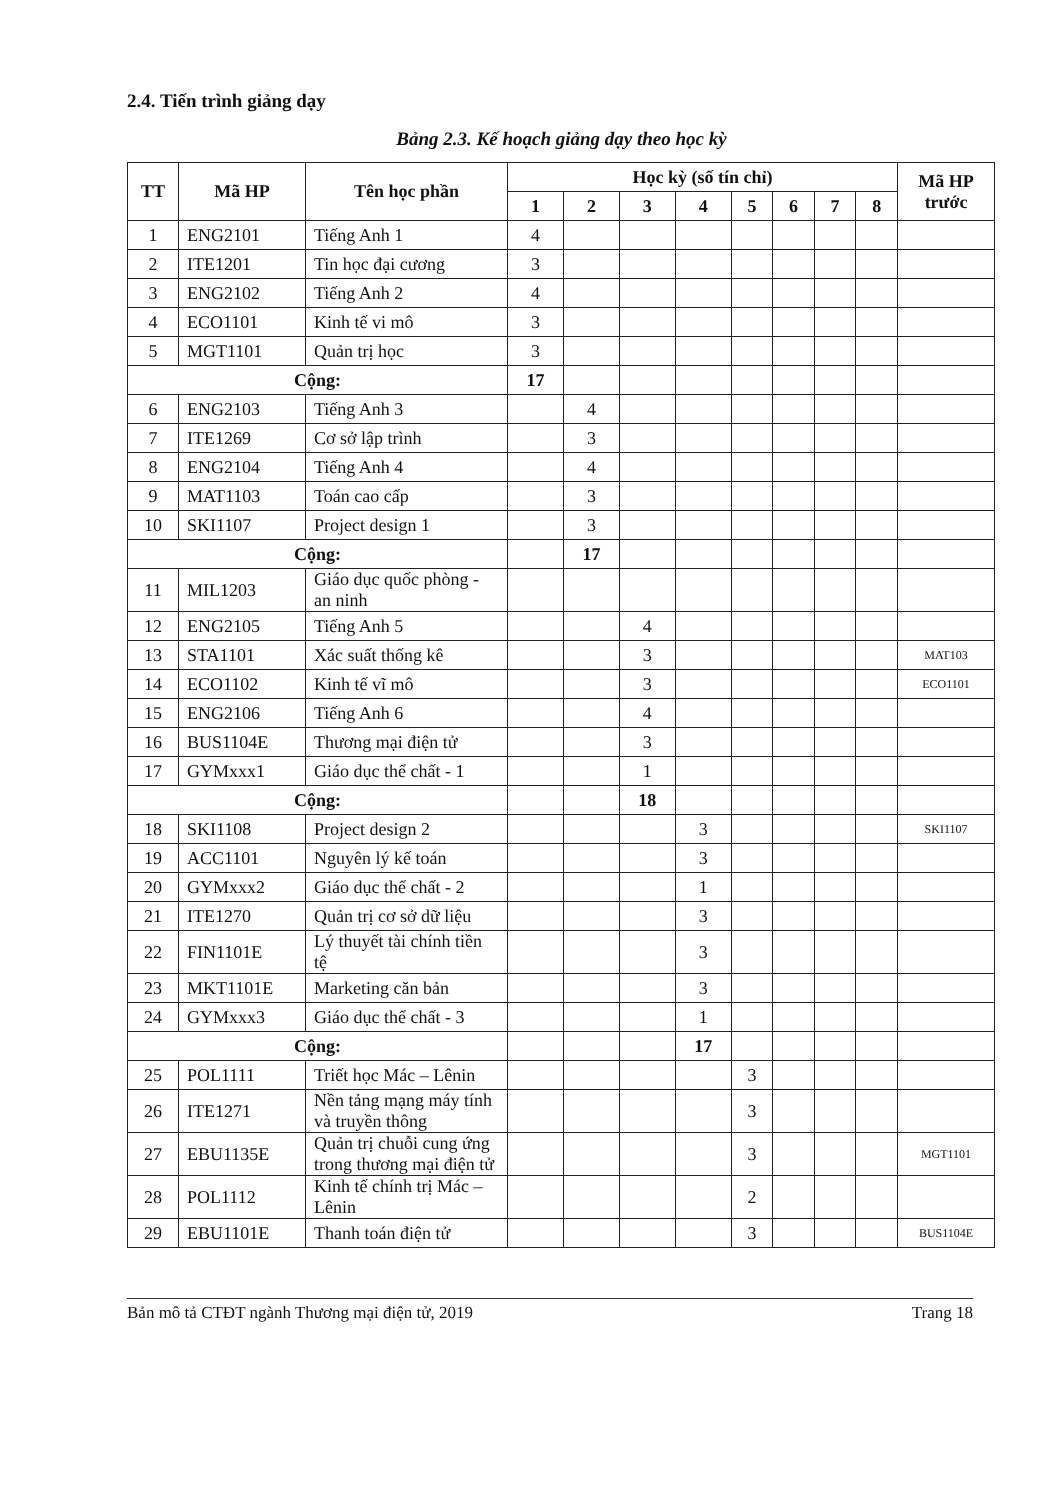2.4. Tiến trình giảng dạy
Bảng 2.3. Kế hoạch giảng dạy theo học kỳ
| TT | Mã HP | Tên học phần | Học kỳ (số tín chỉ) | | | | | | | | Mã HP trước |
| --- | --- | --- | --- | --- | --- | --- | --- | --- | --- | --- | --- |
| | | | 1 | 2 | 3 | 4 | 5 | 6 | 7 | 8 | |
| 1 | ENG2101 | Tiếng Anh 1 | 4 | | | | | | | | |
| 2 | ITE1201 | Tin học đại cương | 3 | | | | | | | | |
| 3 | ENG2102 | Tiếng Anh 2 | 4 | | | | | | | | |
| 4 | ECO1101 | Kinh tế vi mô | 3 | | | | | | | | |
| 5 | MGT1101 | Quản trị học | 3 | | | | | | | | |
| Cộng: | | | 17 | | | | | | | | |
| 6 | ENG2103 | Tiếng Anh 3 | | 4 | | | | | | | |
| 7 | ITE1269 | Cơ sở lập trình | | 3 | | | | | | | |
| 8 | ENG2104 | Tiếng Anh 4 | | 4 | | | | | | | |
| 9 | MAT1103 | Toán cao cấp | | 3 | | | | | | | |
| 10 | SKI1107 | Project design 1 | | 3 | | | | | | | |
| Cộng: | | | | 17 | | | | | | | |
| 11 | MIL1203 | Giáo dục quốc phòng - an ninh | | | | | | | | | |
| 12 | ENG2105 | Tiếng Anh 5 | | | 4 | | | | | | |
| 13 | STA1101 | Xác suất thống kê | | | 3 | | | | | | MAT103 |
| 14 | ECO1102 | Kinh tế vĩ mô | | | 3 | | | | | | ECO1101 |
| 15 | ENG2106 | Tiếng Anh 6 | | | 4 | | | | | | |
| 16 | BUS1104E | Thương mại điện tử | | | 3 | | | | | | |
| 17 | GYMxxx1 | Giáo dục thể chất - 1 | | | 1 | | | | | | |
| Cộng: | | | | | 18 | | | | | | |
| 18 | SKI1108 | Project design 2 | | | | 3 | | | | | SKI1107 |
| 19 | ACC1101 | Nguyên lý kế toán | | | | 3 | | | | | |
| 20 | GYMxxx2 | Giáo dục thể chất - 2 | | | | 1 | | | | | |
| 21 | ITE1270 | Quản trị cơ sở dữ liệu | | | | 3 | | | | | |
| 22 | FIN1101E | Lý thuyết tài chính tiền tệ | | | | 3 | | | | | |
| 23 | MKT1101E | Marketing căn bản | | | | 3 | | | | | |
| 24 | GYMxxx3 | Giáo dục thể chất - 3 | | | | 1 | | | | | |
| Cộng: | | | | | | 17 | | | | | |
| 25 | POL1111 | Triết học Mác – Lênin | | | | | 3 | | | | |
| 26 | ITE1271 | Nền tảng mạng máy tính và truyền thông | | | | | 3 | | | | |
| 27 | EBU1135E | Quản trị chuỗi cung ứng trong thương mại điện tử | | | | | 3 | | | | MGT1101 |
| 28 | POL1112 | Kinh tế chính trị Mác – Lênin | | | | | 2 | | | | |
| 29 | EBU1101E | Thanh toán điện tử | | | | | 3 | | | | BUS1104E |
Bản mô tả CTĐT ngành Thương mại điện tử, 2019 Trang 18